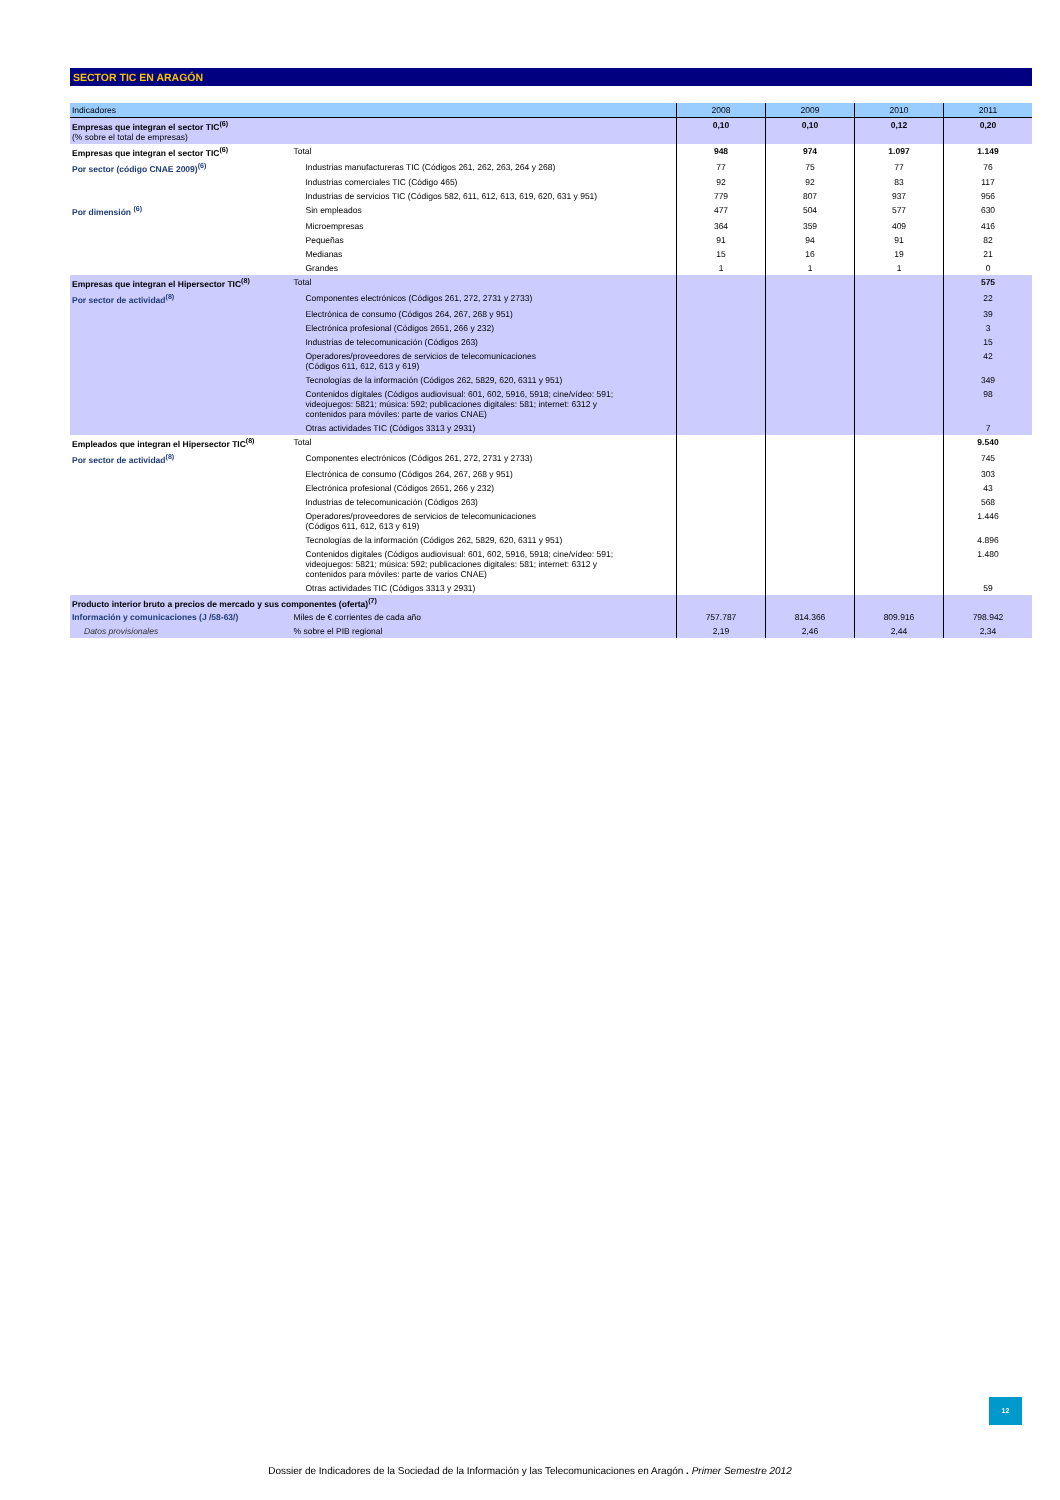SECTOR TIC EN ARAGÓN
| Indicadores | | 2008 | 2009 | 2010 | 2011 |
| --- | --- | --- | --- | --- | --- |
| Empresas que integran el sector TIC<sup>(6)</sup> (% sobre el total de empresas) | | 0,10 | 0,10 | 0,12 | 0,20 |
| Empresas que integran el sector TIC<sup>(6)</sup> | Total | 948 | 974 | 1.097 | 1.149 |
| Por sector (código CNAE 2009)<sup>(6)</sup> | Industrias manufactureras TIC (Códigos 261, 262, 263, 264 y 268) | 77 | 75 | 77 | 76 |
| | Industrias comerciales TIC (Código 465) | 92 | 92 | 83 | 117 |
| | Industrias de servicios TIC (Códigos 582, 611, 612, 613, 619, 620, 631 y 951) | 779 | 807 | 937 | 956 |
| Por dimensión <sup>(6)</sup> | Sin empleados | 477 | 504 | 577 | 630 |
| | Microempresas | 364 | 359 | 409 | 416 |
| | Pequeñas | 91 | 94 | 91 | 82 |
| | Medianas | 15 | 16 | 19 | 21 |
| | Grandes | 1 | 1 | 1 | 0 |
| Empresas que integran el Hipersector TIC<sup>(8)</sup> | Total | | | | 575 |
| Por sector de actividad<sup>(8)</sup> | Componentes electrónicos (Códigos 261, 272, 2731 y 2733) | | | | 22 |
| | Electrónica de consumo (Códigos 264, 267, 268 y 951) | | | | 39 |
| | Electrónica profesional (Códigos 2651, 266 y 232) | | | | 3 |
| | Industrias de telecomunicación (Códigos 263) | | | | 15 |
| | Operadores/proveedores de servicios de telecomunicaciones (Códigos 611, 612, 613 y 619) | | | | 42 |
| | Tecnologías de la información (Códigos 262, 5829, 620, 6311 y 951) | | | | 349 |
| | Contenidos digitales (Códigos audiovisual: 601, 602, 5916, 5918; cine/vídeo: 591; videojuegos: 5821; música: 592; publicaciones digitales: 581; internet: 6312 y contenidos para móviles: parte de varios CNAE) | | | | 98 |
| | Otras actividades TIC (Códigos 3313 y 2931) | | | | 7 |
| Empleados que integran el Hipersector TIC<sup>(8)</sup> | Total | | | | 9.540 |
| Por sector de actividad<sup>(8)</sup> | Componentes electrónicos (Códigos 261, 272, 2731 y 2733) | | | | 745 |
| | Electrónica de consumo (Códigos 264, 267, 268 y 951) | | | | 303 |
| | Electrónica profesional (Códigos 2651, 266 y 232) | | | | 43 |
| | Industrias de telecomunicación (Códigos 263) | | | | 568 |
| | Operadores/proveedores de servicios de telecomunicaciones (Códigos 611, 612, 613 y 619) | | | | 1.446 |
| | Tecnologías de la información (Códigos 262, 5829, 620, 6311 y 951) | | | | 4.896 |
| | Contenidos digitales (Códigos audiovisual: 601, 602, 5916, 5918; cine/vídeo: 591; videojuegos: 5821; música: 592; publicaciones digitales: 581; internet: 6312 y contenidos para móviles: parte de varios CNAE) | | | | 1.480 |
| | Otras actividades TIC (Códigos 3313 y 2931) | | | | 59 |
| Producto interior bruto a precios de mercado y sus componentes (oferta)<sup>(7)</sup> | | | | | |
| Información y comunicaciones (J /58-63/) | Miles de € corrientes de cada año | 757.787 | 814.366 | 809.916 | 798.942 |
| Datos provisionales | % sobre el PIB regional | 2,19 | 2,46 | 2,44 | 2,34 |
12
Dossier de Indicadores de la Sociedad de la Información y las Telecomunicaciones en Aragón . Primer Semestre 2012